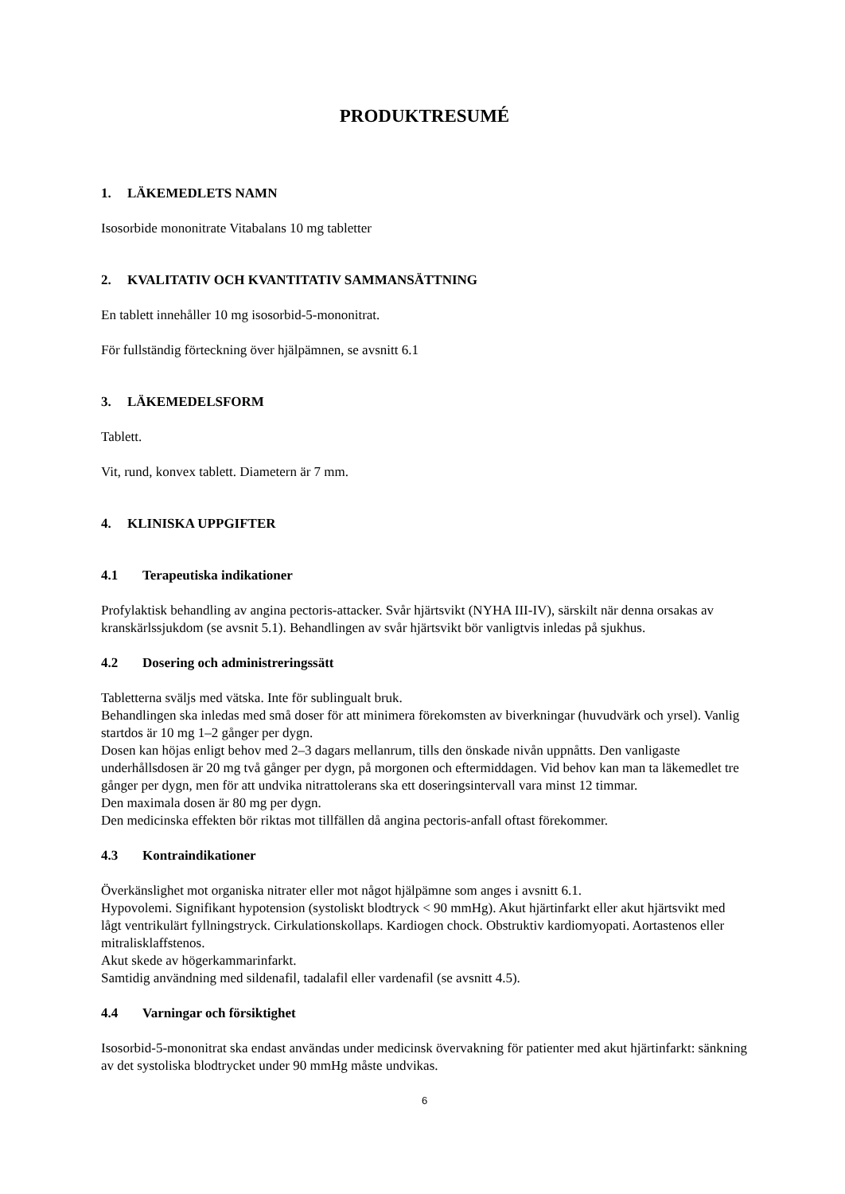PRODUKTRESUMÉ
1. LÄKEMEDLETS NAMN
Isosorbide mononitrate Vitabalans 10 mg tabletter
2. KVALITATIV OCH KVANTITATIV SAMMANSÄTTNING
En tablett innehåller 10 mg isosorbid-5-mononitrat.
För fullständig förteckning över hjälpämnen, se avsnitt 6.1
3. LÄKEMEDELSFORM
Tablett.
Vit, rund, konvex tablett. Diametern är 7 mm.
4. KLINISKA UPPGIFTER
4.1 Terapeutiska indikationer
Profylaktisk behandling av angina pectoris-attacker. Svår hjärtsvikt (NYHA III-IV), särskilt när denna orsakas av kranskärlssjukdom (se avsnit 5.1). Behandlingen av svår hjärtsvikt bör vanligtvis inledas på sjukhus.
4.2 Dosering och administreringssätt
Tabletterna sväljs med vätska. Inte för sublingualt bruk.
Behandlingen ska inledas med små doser för att minimera förekomsten av biverkningar (huvudvärk och yrsel). Vanlig startdos är 10 mg 1–2 gånger per dygn.
Dosen kan höjas enligt behov med 2–3 dagars mellanrum, tills den önskade nivån uppnåtts. Den vanligaste underhållsdosen är 20 mg två gånger per dygn, på morgonen och eftermiddagen. Vid behov kan man ta läkemedlet tre gånger per dygn, men för att undvika nitrattolerans ska ett doseringsintervall vara minst 12 timmar.
Den maximala dosen är 80 mg per dygn.
Den medicinska effekten bör riktas mot tillfällen då angina pectoris-anfall oftast förekommer.
4.3 Kontraindikationer
Överkänslighet mot organiska nitrater eller mot något hjälpämne som anges i avsnitt 6.1.
Hypovolemi. Signifikant hypotension (systoliskt blodtryck < 90 mmHg). Akut hjärtinfarkt eller akut hjärtsvikt med lågt ventrikulärt fyllningstryck. Cirkulationskollaps. Kardiogen chock. Obstruktiv kardiomyopati. Aortastenos eller mitralisklaffstenos.
Akut skede av högerkammarinfarkt.
Samtidig användning med sildenafil, tadalafil eller vardenafil (se avsnitt 4.5).
4.4 Varningar och försiktighet
Isosorbid-5-mononitrat ska endast användas under medicinsk övervakning för patienter med akut hjärtinfarkt: sänkning av det systoliska blodtrycket under 90 mmHg måste undvikas.
6